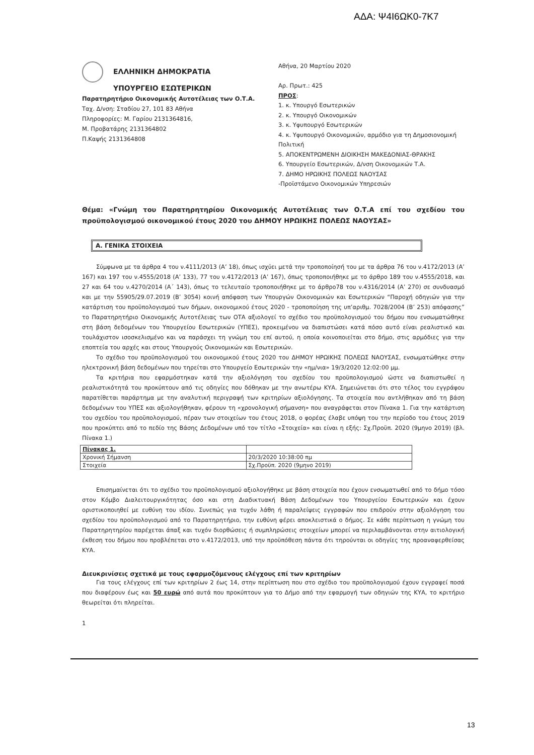ΑΔΑ: Ψ4Ι6ΩΚ0-7Κ7
ΕΛΛΗΝΙΚΗ ΔΗΜΟΚΡΑΤΙΑ
ΥΠΟΥΡΓΕΙΟ ΕΣΩΤΕΡΙΚΩΝ
Παρατηρητήριο Οικονομικής Αυτοτέλειας των Ο.Τ.Α.
Ταχ. Δ/νση: Σταδίου 27, 101 83 Αθήνα
Πληροφορίες: Μ. Γαρίου 2131364816,
Μ. Προβατάρης 2131364802
Π.Καψής 2131364808
Αθήνα, 20 Μαρτίου 2020
Αρ. Πρωτ.: 425
ΠΡΟΣ:
1. κ. Υπουργό Εσωτερικών
2. κ. Υπουργό Οικονομικών
3. κ. Υφυπουργό Εσωτερικών
4. κ. Υφυπουργό Οικονομικών, αρμόδιο για τη Δημοσιονομική Πολιτική
5. ΑΠΟΚΕΝΤΡΩΜΕΝΗ ΔΙΟΙΚΗΣΗ ΜΑΚΕΔΟΝΙΑΣ-ΘΡΑΚΗΣ
6. Υπουργείο Εσωτερικών, Δ/νση Οικονομικών Τ.Α.
7. ΔΗΜΟ ΗΡΩΙΚΗΣ ΠΟΛΕΩΣ ΝΑΟΥΣΑΣ
-Προϊστάμενο Οικονομικών Υπηρεσιών
Θέμα: «Γνώμη του Παρατηρητηρίου Οικονομικής Αυτοτέλειας των Ο.Τ.Α επί του σχεδίου του προϋπολογισμού οικονομικού έτους 2020 του ΔΗΜΟΥ ΗΡΩΙΚΗΣ ΠΟΛΕΩΣ ΝΑΟΥΣΑΣ»
Α. ΓΕΝΙΚΑ ΣΤΟΙΧΕΙΑ
Σύμφωνα με τα άρθρα 4 του ν.4111/2013 (Α’ 18), όπως ισχύει μετά την τροποποίησή του με τα άρθρα 76 του ν.4172/2013 (Α’ 167) και 197 του ν.4555/2018 (Α’ 133), 77 του ν.4172/2013 (Α’ 167), όπως τροποποιήθηκε με το άρθρο 189 του ν.4555/2018, και 27 και 64 του ν.4270/2014 (Α΄ 143), όπως το τελευταίο τροποποιήθηκε με το άρθρο78 του ν.4316/2014 (Α’ 270) σε συνδυασμό και με την 55905/29.07.2019 (Β’ 3054) κοινή απόφαση των Υπουργών Οικονομικών και Εσωτερικών “Παροχή οδηγιών για την κατάρτιση του προϋπολογισμού των δήμων, οικονομικού έτους 2020 - τροποποίηση της υπ’αριθμ. 7028/2004 (Β’ 253) απόφασης” το Παρατηρητήριο Οικονομικής Αυτοτέλειας των ΟΤΑ αξιολογεί το σχέδιο του προϋπολογισμού του δήμου που ενσωματώθηκε στη βάση δεδομένων του Υπουργείου Εσωτερικών (ΥΠΕΣ), προκειμένου να διαπιστώσει κατά πόσο αυτό είναι ρεαλιστικό και τουλάχιστον ισοσκελισμένο και να παράσχει τη γνώμη του επί αυτού, η οποία κοινοποιείται στο δήμο, στις αρμόδιες για την εποπτεία του αρχές και στους Υπουργούς Οικονομικών και Εσωτερικών.
Το σχέδιο του προϋπολογισμού του οικονομικού έτους 2020 του ΔΗΜΟΥ ΗΡΩΙΚΗΣ ΠΟΛΕΩΣ ΝΑΟΥΣΑΣ, ενσωματώθηκε στην ηλεκτρονική βάση δεδομένων που τηρείται στο Υπουργείο Εσωτερικών την «ημ/νια» 19/3/2020 12:02:00 μμ.
Τα κριτήρια που εφαρμόστηκαν κατά την αξιολόγηση του σχεδίου του προϋπολογισμού ώστε να διαπιστωθεί η ρεαλιστικότητά του προκύπτουν από τις οδηγίες που δόθηκαν με την ανωτέρω ΚΥΑ. Σημειώνεται ότι στο τέλος του εγγράφου παρατίθεται παράρτημα με την αναλυτική περιγραφή των κριτηρίων αξιολόγησης. Τα στοιχεία που αντλήθηκαν από τη βάση δεδομένων του ΥΠΕΣ και αξιολογήθηκαν, φέρουν τη «χρονολογική σήμανση» που αναγράφεται στον Πίνακα 1. Για την κατάρτιση του σχεδίου του προϋπολογισμού, πέραν των στοιχείων του έτους 2018, ο φορέας έλαβε υπόψη του την περίοδο του έτους 2019 που προκύπτει από το πεδίο της Βάσης Δεδομένων υπό τον τίτλο «Στοιχεία» και είναι η εξής: Σχ.Προϋπ. 2020 (9μηνο 2019) (βλ. Πίνακα 1.)
| Πίνακας 1. | |
| Χρονική Σήμανση | 20/3/2020 10:38:00 πμ |
| Στοιχεία | Σχ.Προϋπ. 2020 (9μηνο 2019) |
Επισημαίνεται ότι το σχέδιο του προϋπολογισμού αξιολογήθηκε με βάση στοιχεία που έχουν ενσωματωθεί από το δήμο τόσο στον Κόμβο Διαλειτουργικότητας όσο και στη Διαδικτυακή Βάση Δεδομένων του Υπουργείου Εσωτερικών και έχουν οριστικοποιηθεί με ευθύνη του ιδίου. Συνεπώς για τυχόν λάθη ή παραλείψεις εγγραφών που επιδρούν στην αξιολόγηση του σχεδίου του προϋπολογισμού από το Παρατηρητήριο, την ευθύνη φέρει αποκλειστικά ο δήμος. Σε κάθε περίπτωση η γνώμη του Παρατηρητηρίου παρέχεται άπαξ και τυχόν διορθώσεις ή συμπληρώσεις στοιχείων μπορεί να περιλαμβάνονται στην αιτιολογική έκθεση του δήμου που προβλέπεται στο ν.4172/2013, υπό την προϋπόθεση πάντα ότι τηρούνται οι οδηγίες της προαναφερθείσας ΚΥΑ.
Διευκρινίσεις σχετικά με τους εφαρμοζόμενους ελέγχους επί των κριτηρίων
Για τους ελέγχους επί των κριτηρίων 2 έως 14, στην περίπτωση που στο σχέδιο του προϋπολογισμού έχουν εγγραφεί ποσά που διαφέρουν έως και 50 ευρώ από αυτά που προκύπτουν για το Δήμο από την εφαρμογή των οδηγιών της ΚΥΑ, το κριτήριο θεωρείται ότι πληρείται.
1
13